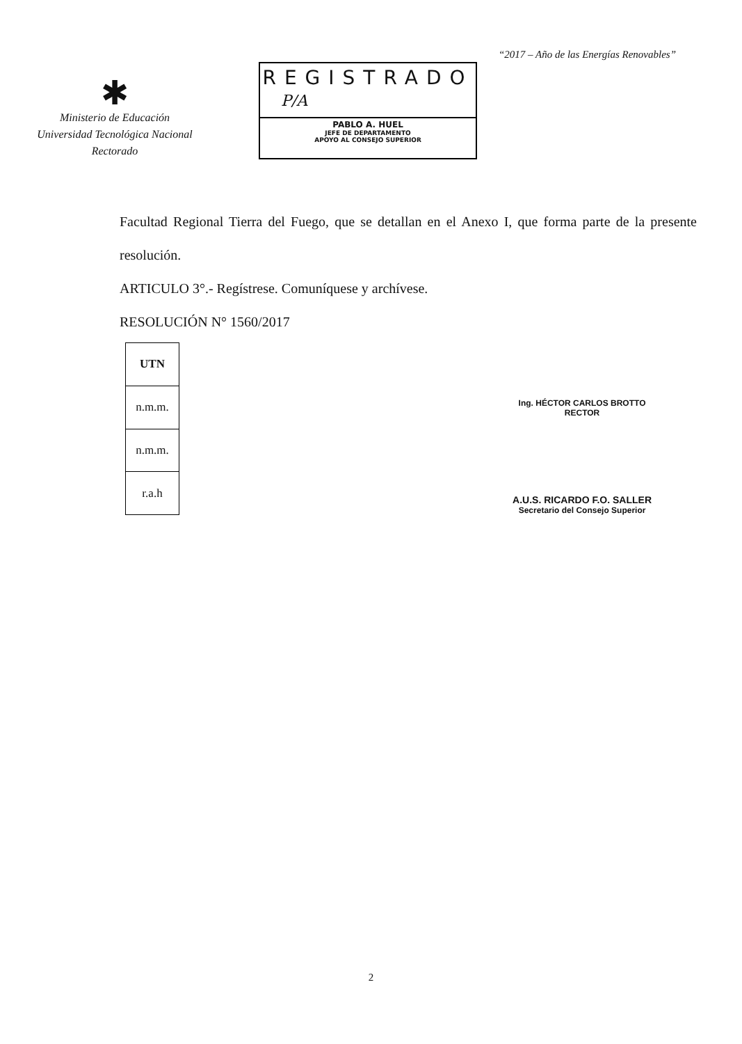“2017 – Año de las Energías Renovables”
✱
Ministerio de Educación
Universidad Tecnológica Nacional
Rectorado
REGISTRADO
P/A
PABLO A. HUEL
JEFE DE DEPARTAMENTO
APOYO AL CONSEJO SUPERIOR
Facultad Regional Tierra del Fuego, que se detallan en el Anexo I, que forma parte de la presente resolución.
ARTICULO 3°.- Regístrese. Comuníquese y archívese.
RESOLUCIÓN N° 1560/2017
| UTN |
| n.m.m. |
| n.m.m. |
| r.a.h |
Ing. HÉCTOR CARLOS BROTTO
RECTOR
A.U.S. RICARDO F.O. SALLER
Secretario del Consejo Superior
2